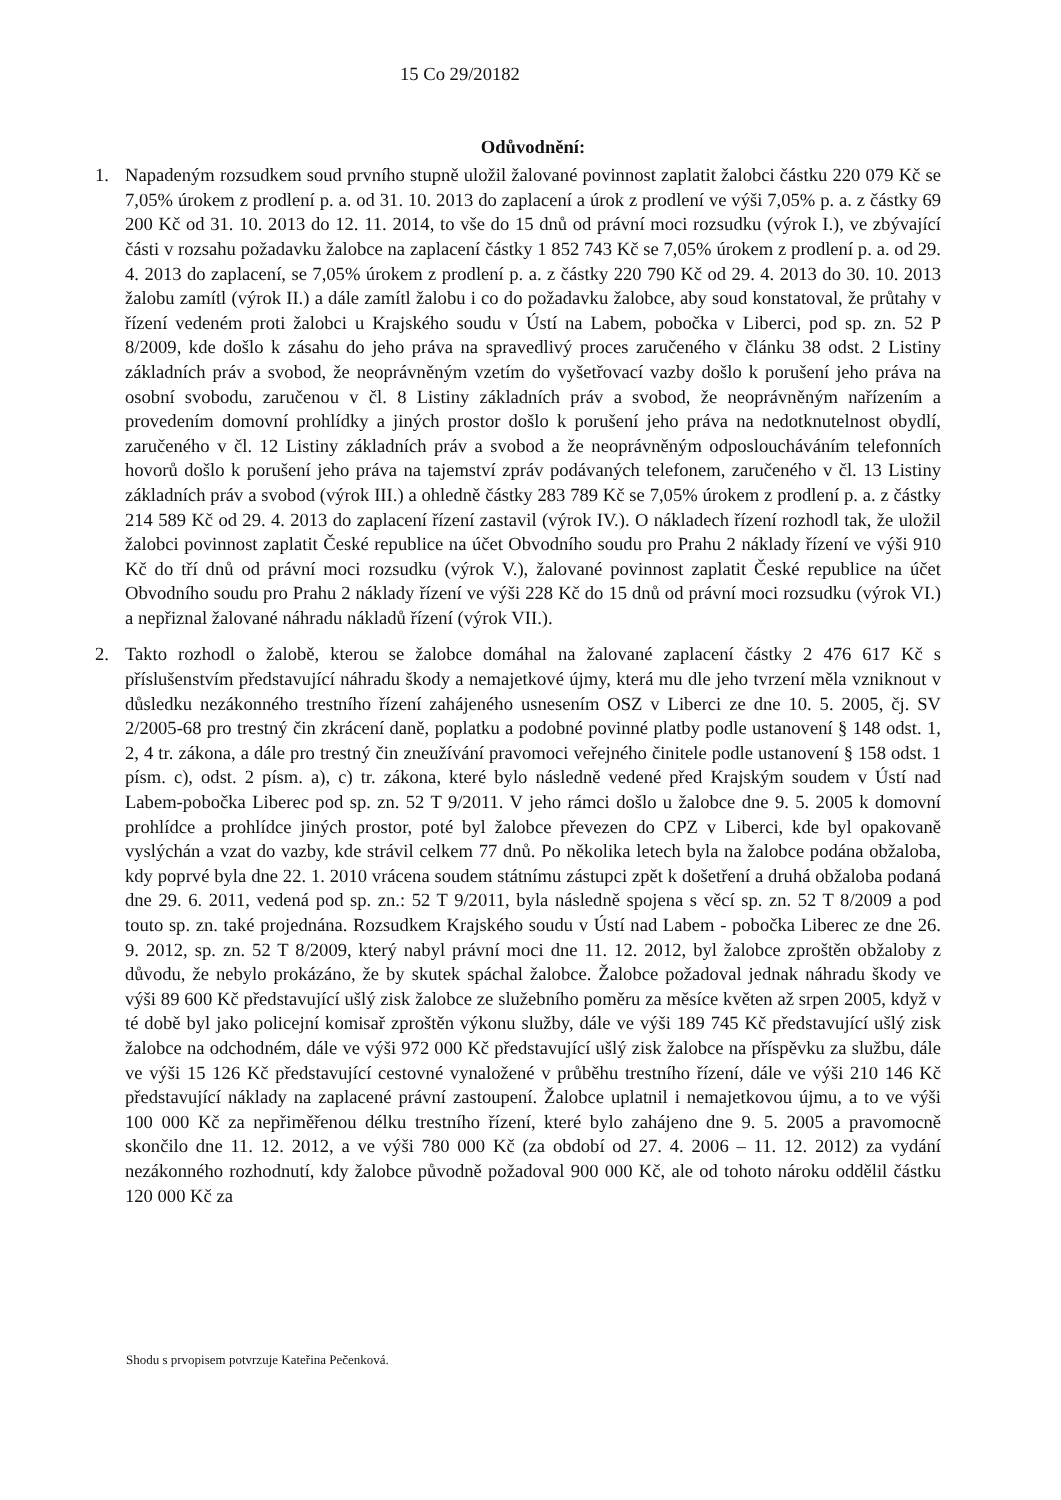15 Co 29/20182
Odůvodnění:
1. Napadeným rozsudkem soud prvního stupně uložil žalované povinnost zaplatit žalobci částku 220 079 Kč se 7,05% úrokem z prodlení p. a. od 31. 10. 2013 do zaplacení a úrok z prodlení ve výši 7,05% p. a. z částky 69 200 Kč od 31. 10. 2013 do 12. 11. 2014, to vše do 15 dnů od právní moci rozsudku (výrok I.), ve zbývající části v rozsahu požadavku žalobce na zaplacení částky 1 852 743 Kč se 7,05% úrokem z prodlení p. a. od 29. 4. 2013 do zaplacení, se 7,05% úrokem z prodlení p. a. z částky 220 790 Kč od 29. 4. 2013 do 30. 10. 2013 žalobu zamítl (výrok II.) a dále zamítl žalobu i co do požadavku žalobce, aby soud konstatoval, že průtahy v řízení vedeném proti žalobci u Krajského soudu v Ústí na Labem, pobočka v Liberci, pod sp. zn. 52 P 8/2009, kde došlo k zásahu do jeho práva na spravedlivý proces zaručeného v článku 38 odst. 2 Listiny základních práv a svobod, že neoprávněným vzetím do vyšetřovací vazby došlo k porušení jeho práva na osobní svobodu, zaručenou v čl. 8 Listiny základních práv a svobod, že neoprávněným nařízením a provedením domovní prohlídky a jiných prostor došlo k porušení jeho práva na nedotknutelnost obydlí, zaručeného v čl. 12 Listiny základních práv a svobod a že neoprávněným odposloucháváním telefonních hovorů došlo k porušení jeho práva na tajemství zpráv podávaných telefonem, zaručeného v čl. 13 Listiny základních práv a svobod (výrok III.) a ohledně částky 283 789 Kč se 7,05% úrokem z prodlení p. a. z částky 214 589 Kč od 29. 4. 2013 do zaplacení řízení zastavil (výrok IV.). O nákladech řízení rozhodl tak, že uložil žalobci povinnost zaplatit České republice na účet Obvodního soudu pro Prahu 2 náklady řízení ve výši 910 Kč do tří dnů od právní moci rozsudku (výrok V.), žalované povinnost zaplatit České republice na účet Obvodního soudu pro Prahu 2 náklady řízení ve výši 228 Kč do 15 dnů od právní moci rozsudku (výrok VI.) a nepřiznal žalované náhradu nákladů řízení (výrok VII.).
2. Takto rozhodl o žalobě, kterou se žalobce domáhal na žalované zaplacení částky 2 476 617 Kč s příslušenstvím představující náhradu škody a nemajetkové újmy, která mu dle jeho tvrzení měla vzniknout v důsledku nezákonného trestního řízení zahájeného usnesením OSZ v Liberci ze dne 10. 5. 2005, čj. SV 2/2005-68 pro trestný čin zkrácení daně, poplatku a podobné povinné platby podle ustanovení § 148 odst. 1, 2, 4 tr. zákona, a dále pro trestný čin zneužívání pravomoci veřejného činitele podle ustanovení § 158 odst. 1 písm. c), odst. 2 písm. a), c) tr. zákona, které bylo následně vedené před Krajským soudem v Ústí nad Labem-pobočka Liberec pod sp. zn. 52 T 9/2011. V jeho rámci došlo u žalobce dne 9. 5. 2005 k domovní prohlídce a prohlídce jiných prostor, poté byl žalobce převezen do CPZ v Liberci, kde byl opakovaně vyslýchán a vzat do vazby, kde strávil celkem 77 dnů. Po několika letech byla na žalobce podána obžaloba, kdy poprvé byla dne 22. 1. 2010 vrácena soudem státnímu zástupci zpět k došetření a druhá obžaloba podaná dne 29. 6. 2011, vedená pod sp. zn.: 52 T 9/2011, byla následně spojena s věcí sp. zn. 52 T 8/2009 a pod touto sp. zn. také projednána. Rozsudkem Krajského soudu v Ústí nad Labem - pobočka Liberec ze dne 26. 9. 2012, sp. zn. 52 T 8/2009, který nabyl právní moci dne 11. 12. 2012, byl žalobce zproštěn obžaloby z důvodu, že nebylo prokázáno, že by skutek spáchal žalobce. Žalobce požadoval jednak náhradu škody ve výši 89 600 Kč představující ušlý zisk žalobce ze služebního poměru za měsíce květen až srpen 2005, když v té době byl jako policejní komisař zproštěn výkonu služby, dále ve výši 189 745 Kč představující ušlý zisk žalobce na odchodném, dále ve výši 972 000 Kč představující ušlý zisk žalobce na příspěvku za službu, dále ve výši 15 126 Kč představující cestovné vynaložené v průběhu trestního řízení, dále ve výši 210 146 Kč představující náklady na zaplacené právní zastoupení. Žalobce uplatnil i nemajetkovou újmu, a to ve výši 100 000 Kč za nepřiměřenou délku trestního řízení, které bylo zahájeno dne 9. 5. 2005 a pravomocně skončilo dne 11. 12. 2012, a ve výši 780 000 Kč (za období od 27. 4. 2006 – 11. 12. 2012) za vydání nezákonného rozhodnutí, kdy žalobce původně požadoval 900 000 Kč, ale od tohoto nároku oddělil částku 120 000 Kč za
Shodu s prvopisem potvrzuje Kateřina Pečenková.